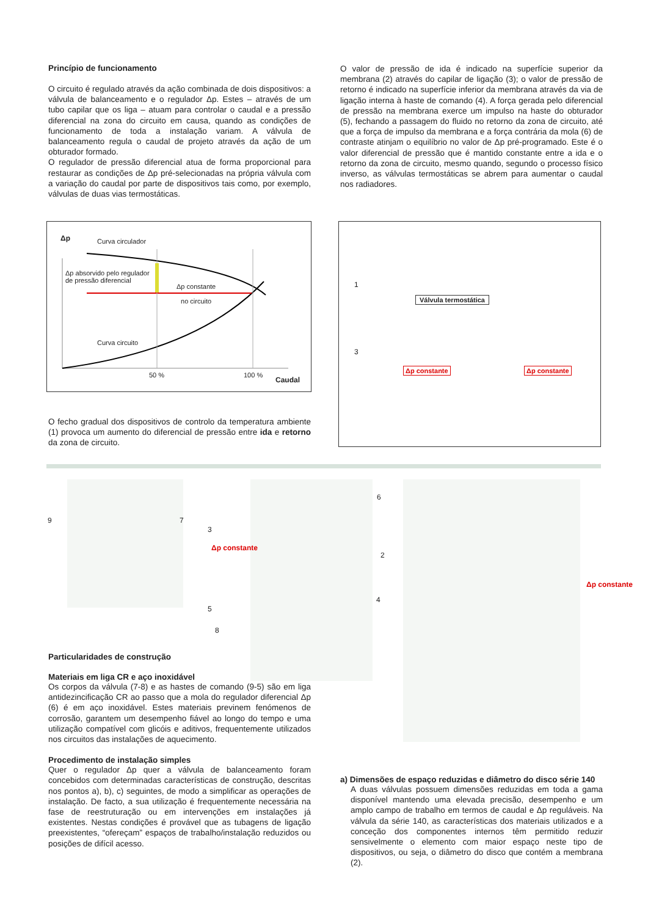Princípio de funcionamento
O circuito é regulado através da ação combinada de dois dispositivos: a válvula de balanceamento e o regulador Δp. Estes – através de um tubo capilar que os liga – atuam para controlar o caudal e a pressão diferencial na zona do circuito em causa, quando as condições de funcionamento de toda a instalação variam. A válvula de balanceamento regula o caudal de projeto através da ação de um obturador formado.
O regulador de pressão diferencial atua de forma proporcional para restaurar as condições de Δp pré-selecionadas na própria válvula com a variação do caudal por parte de dispositivos tais como, por exemplo, válvulas de duas vias termostáticas.
O valor de pressão de ida é indicado na superfície superior da membrana (2) através do capilar de ligação (3); o valor de pressão de retorno é indicado na superfície inferior da membrana através da via de ligação interna à haste de comando (4). A força gerada pelo diferencial de pressão na membrana exerce um impulso na haste do obturador (5), fechando a passagem do fluido no retorno da zona de circuito, até que a força de impulso da membrana e a força contrária da mola (6) de contraste atinjam o equilíbrio no valor de Δp pré-programado. Este é o valor diferencial de pressão que é mantido constante entre a ida e o retorno da zona de circuito, mesmo quando, segundo o processo físico inverso, as válvulas termostáticas se abrem para aumentar o caudal nos radiadores.
Δp Curva circulador
Δp absorvido pelo regulador
de pressão diferencial
Δp constante
no circuito
Curva circuito
50 % 100 %
Caudal
O fecho gradual dos dispositivos de controlo da temperatura ambiente (1) provoca um aumento do diferencial de pressão entre ida e retorno da zona de circuito.
1
3
Válvula termostática
Δp constante Δp constante
9 7
3
5
8
6
2
4
Δp constante
Δp constante
Particularidades de construção
Materiais em liga CR e aço inoxidável
Os corpos da válvula (7-8) e as hastes de comando (9-5) são em liga antidezincificação CR ao passo que a mola do regulador diferencial Δp (6) é em aço inoxidável. Estes materiais previnem fenómenos de corrosão, garantem um desempenho fiável ao longo do tempo e uma utilização compatível com glicóis e aditivos, frequentemente utilizados nos circuitos das instalações de aquecimento.
Procedimento de instalação simples
Quer o regulador Δp quer a válvula de balanceamento foram concebidos com determinadas características de construção, descritas nos pontos a), b), c) seguintes, de modo a simplificar as operações de instalação. De facto, a sua utilização é frequentemente necessária na fase de reestruturação ou em intervenções em instalações já existentes. Nestas condições é provável que as tubagens de ligação preexistentes, “ofereçam” espaços de trabalho/instalação reduzidos ou posições de difícil acesso.
a) Dimensões de espaço reduzidas e diâmetro do disco série 140
A duas válvulas possuem dimensões reduzidas em toda a gama disponível mantendo uma elevada precisão, desempenho e um amplo campo de trabalho em termos de caudal e Δp reguláveis. Na válvula da série 140, as características dos materiais utilizados e a conceção dos componentes internos têm permitido reduzir sensivelmente o elemento com maior espaço neste tipo de dispositivos, ou seja, o diâmetro do disco que contém a membrana (2).